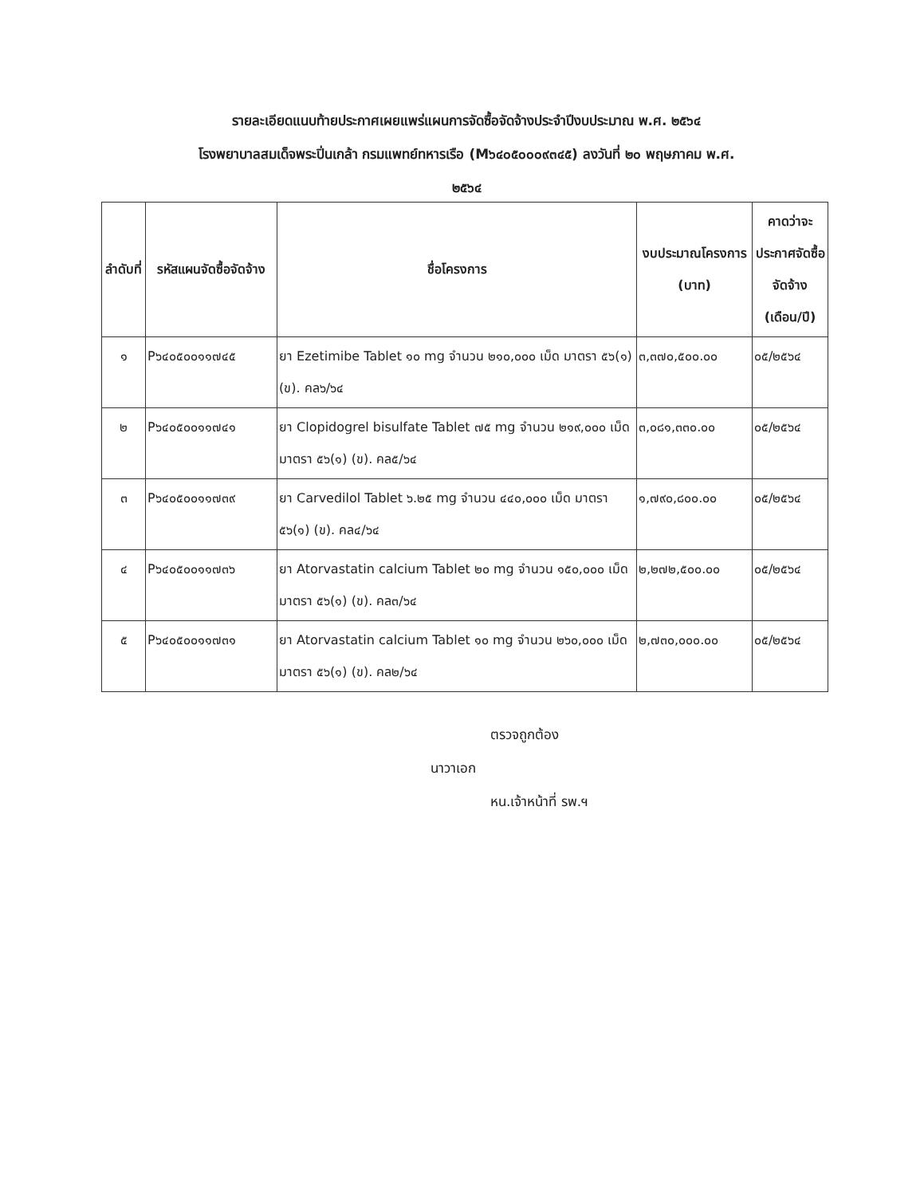รายละเอียดแนบท้ายประกาศเผยแพร่แผนการจัดซื้อจัดจ้างประจำปีงบประมาณ พ.ศ. ๒๕๖๔
โรงพยาบาลสมเด็จพระปิ่นเกล้า กรมแพทย์ทหารเรือ (M๖๔๐๕๐๐๐๙๓๔๕) ลงวันที่ ๒๐ พฤษภาคม พ.ศ.
๒๕๖๔
| ลำดับที่ | รหัสแผนจัดซื้อจัดจ้าง | ชื่อโครงการ | งบประมาณโครงการ (บาท) | คาดว่าจะประกาศจัดซื้อจัดจ้าง (เดือน/ปี) |
| --- | --- | --- | --- | --- |
| ๑ | P๖๔๐๕๐๐๑๑๗๔๕ | ยา Ezetimibe Tablet ๑๐ mg จำนวน ๒๑๐,๐๐๐ เม็ด มาตรา ๕๖(๑) (ข). คล๖/๖๔ | ๓,๓๗๐,๕๐๐.๐๐ | ๐๕/๒๕๖๔ |
| ๒ | P๖๔๐๕๐๐๑๑๗๔๑ | ยา Clopidogrel bisulfate Tablet ๗๕ mg จำนวน ๒๑๙,๐๐๐ เม็ด มาตรา ๕๖(๑) (ข). คล๕/๖๔ | ๓,๐๘๑,๓๓๐.๐๐ | ๐๕/๒๕๖๔ |
| ๓ | P๖๔๐๕๐๐๑๑๗๓๙ | ยา Carvedilol Tablet ๖.๒๕ mg จำนวน ๔๔๐,๐๐๐ เม็ด มาตรา ๕๖(๑) (ข). คล๔/๖๔ | ๑,๗๙๐,๘๐๐.๐๐ | ๐๕/๒๕๖๔ |
| ๔ | P๖๔๐๕๐๐๑๑๗๓๖ | ยา Atorvastatin calcium Tablet ๒๐ mg จำนวน ๑๕๐,๐๐๐ เม็ด มาตรา ๕๖(๑) (ข). คล๓/๖๔ | ๒,๒๗๒,๕๐๐.๐๐ | ๐๕/๒๕๖๔ |
| ๕ | P๖๔๐๕๐๐๑๑๗๓๑ | ยา Atorvastatin calcium Tablet ๑๐ mg จำนวน ๒๖๐,๐๐๐ เม็ด มาตรา ๕๖(๑) (ข). คล๒/๖๔ | ๒,๗๓๐,๐๐๐.๐๐ | ๐๕/๒๕๖๔ |
ตรวจถูกต้อง
นาวาเอก
หน.เจ้าหน้าที่ รพ.ฯ